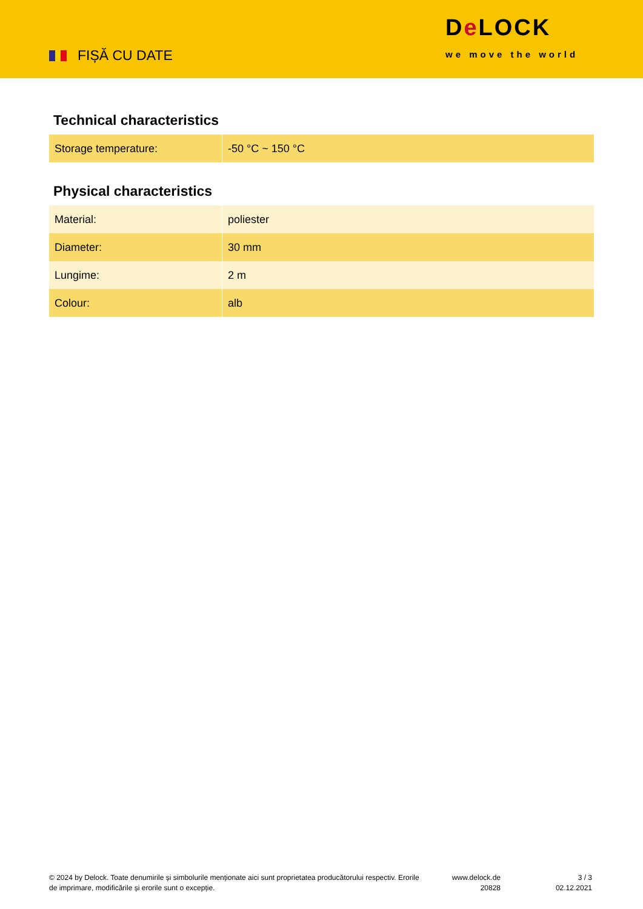FIȘĂ CU DATE
De LOCK
we move the world
Technical characteristics
| Storage temperature: | -50 °C ~ 150 °C |
Physical characteristics
| Material: | poliester |
| Diameter: | 30 mm |
| Lungime: | 2 m |
| Colour: | alb |
© 2024 by Delock. Toate denumirile și simbolurile menționate aici sunt proprietatea producătorului respectiv. Erorile de imprimare, modificările și erorile sunt o excepție.
www.delock.de
20828
3 / 3
02.12.2021